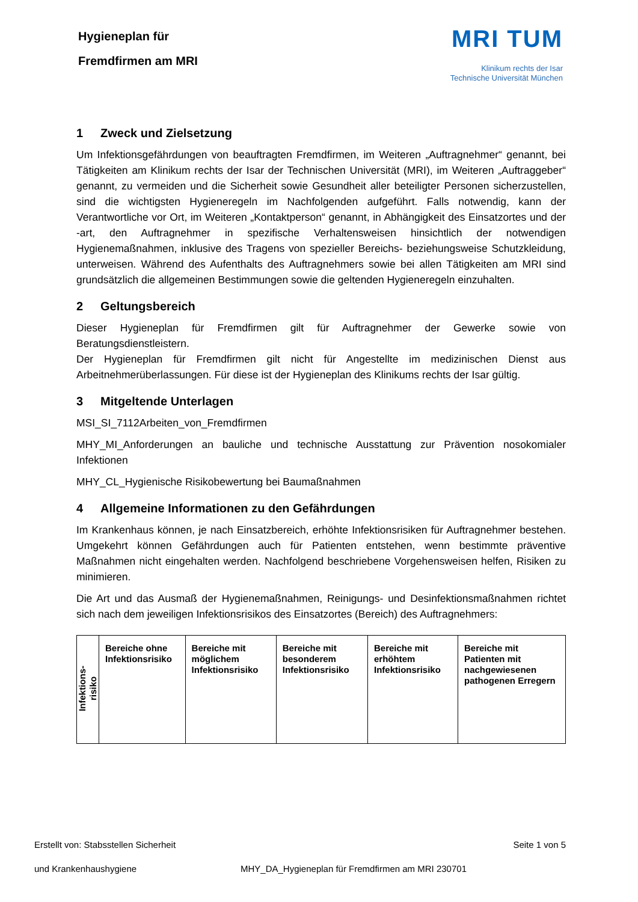Hygieneplan für
Fremdfirmen am MRI
MRI TUM
Klinikum rechts der Isar
Technische Universität München
1 Zweck und Zielsetzung
Um Infektionsgefährdungen von beauftragten Fremdfirmen, im Weiteren „Auftragnehmer“ genannt, bei Tätigkeiten am Klinikum rechts der Isar der Technischen Universität (MRI), im Weiteren „Auftraggeber“ genannt, zu vermeiden und die Sicherheit sowie Gesundheit aller beteiligter Personen sicherzustellen, sind die wichtigsten Hygieneregeln im Nachfolgenden aufgeführt. Falls notwendig, kann der Verantwortliche vor Ort, im Weiteren „Kontaktperson“ genannt, in Abhängigkeit des Einsatzortes und der -art, den Auftragnehmer in spezifische Verhaltensweisen hinsichtlich der notwendigen Hygienemaßnahmen, inklusive des Tragens von spezieller Bereichs- beziehungsweise Schutzkleidung, unterweisen. Während des Aufenthalts des Auftragnehmers sowie bei allen Tätigkeiten am MRI sind grundsätzlich die allgemeinen Bestimmungen sowie die geltenden Hygieneregeln einzuhalten.
2 Geltungsbereich
Dieser Hygieneplan für Fremdfirmen gilt für Auftragnehmer der Gewerke sowie von Beratungsdienstleistern.
Der Hygieneplan für Fremdfirmen gilt nicht für Angestellte im medizinischen Dienst aus Arbeitnehmerüberlassungen. Für diese ist der Hygieneplan des Klinikums rechts der Isar gültig.
3 Mitgeltende Unterlagen
MSI_SI_7112Arbeiten_von_Fremdfirmen
MHY_MI_Anforderungen an bauliche und technische Ausstattung zur Prävention nosokomialer Infektionen
MHY_CL_Hygienische Risikobewertung bei Baumaßnahmen
4 Allgemeine Informationen zu den Gefährdungen
Im Krankenhaus können, je nach Einsatzbereich, erhöhte Infektionsrisiken für Auftragnehmer bestehen. Umgekehrt können Gefährdungen auch für Patienten entstehen, wenn bestimmte präventive Maßnahmen nicht eingehalten werden. Nachfolgend beschriebene Vorgehensweisen helfen, Risiken zu minimieren.
Die Art und das Ausmaß der Hygienemaßnahmen, Reinigungs- und Desinfektionsmaßnahmen richtet sich nach dem jeweiligen Infektionsrisikos des Einsatzortes (Bereich) des Auftragnehmers:
| Infektions- risiko | Bereiche ohne Infektionsrisiko | Bereiche mit möglichem Infektionsrisiko | Bereiche mit besonderem Infektionsrisiko | Bereiche mit erhöhtem Infektionsrisiko | Bereiche mit Patienten mit nachgewiesenen pathogenen Erregern |
Erstellt von: Stabsstellen Sicherheit Seite 1 von 5
und Krankenhaushygiene MHY_DA_Hygieneplan für Fremdfirmen am MRI 230701